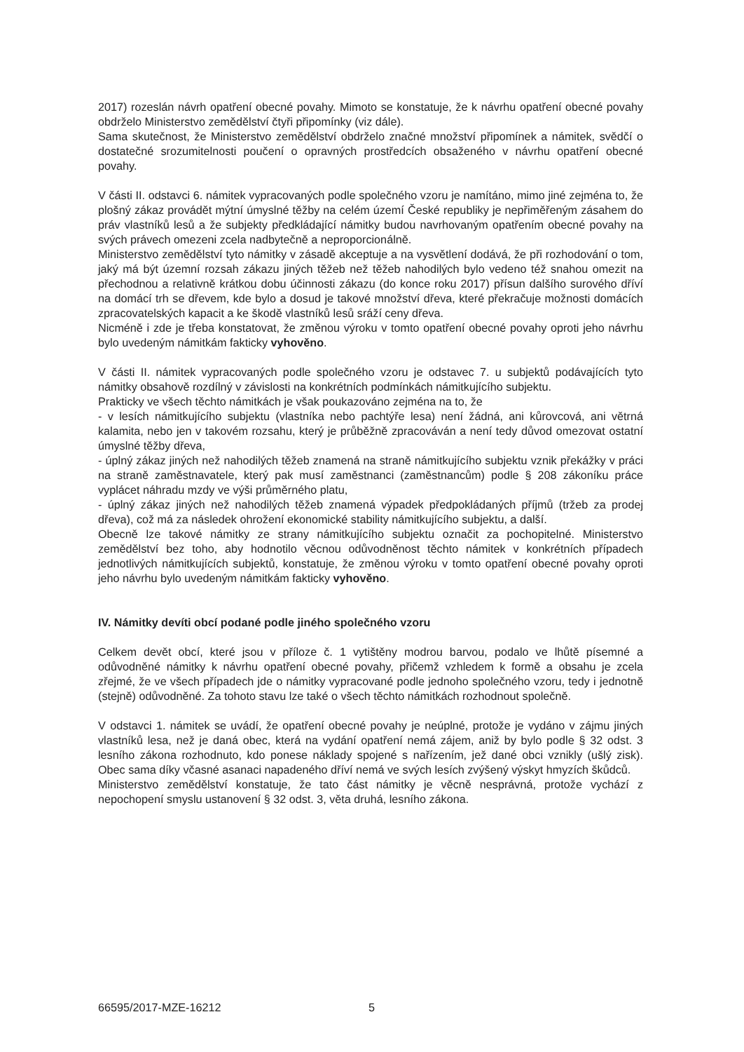2017) rozeslán návrh opatření obecné povahy. Mimoto se konstatuje, že k návrhu opatření obecné povahy obdrželo Ministerstvo zemědělství čtyři připomínky (viz dále).
Sama skutečnost, že Ministerstvo zemědělství obdrželo značné množství připomínek a námitek, svědčí o dostatečné srozumitelnosti poučení o opravných prostředcích obsaženého v návrhu opatření obecné povahy.
V části II. odstavci 6. námitek vypracovaných podle společného vzoru je namítáno, mimo jiné zejména to, že plošný zákaz provádět mýtní úmyslné těžby na celém území České republiky je nepřiměřeným zásahem do práv vlastníků lesů a že subjekty předkládající námitky budou navrhovaným opatřením obecné povahy na svých právech omezeni zcela nadbytečně a neproporcionálně.
Ministerstvo zemědělství tyto námitky v zásadě akceptuje a na vysvětlení dodává, že při rozhodování o tom, jaký má být územní rozsah zákazu jiných těžeb než těžeb nahodilých bylo vedeno též snahou omezit na přechodnou a relativně krátkou dobu účinnosti zákazu (do konce roku 2017) přísun dalšího surového dříví na domácí trh se dřevem, kde bylo a dosud je takové množství dřeva, které překračuje možnosti domácích zpracovatelských kapacit a ke škodě vlastníků lesů sráží ceny dřeva.
Nicméně i zde je třeba konstatovat, že změnou výroku v tomto opatření obecné povahy oproti jeho návrhu bylo uvedeným námitkám fakticky vyhověno.
V části II. námitek vypracovaných podle společného vzoru je odstavec 7. u subjektů podávajících tyto námitky obsahově rozdílný v závislosti na konkrétních podmínkách námitkujícího subjektu.
Prakticky ve všech těchto námitkách je však poukazováno zejména na to, že
- v lesích námitkujícího subjektu (vlastníka nebo pachtýře lesa) není žádná, ani kůrovcová, ani větrná kalamita, nebo jen v takovém rozsahu, který je průběžně zpracováván a není tedy důvod omezovat ostatní úmyslné těžby dřeva,
- úplný zákaz jiných než nahodilých těžeb znamená na straně námitkujícího subjektu vznik překážky v práci na straně zaměstnavatele, který pak musí zaměstnanci (zaměstnancům) podle § 208 zákoníku práce vyplácet náhradu mzdy ve výši průměrného platu,
- úplný zákaz jiných než nahodilých těžeb znamená výpadek předpokládaných příjmů (tržeb za prodej dřeva), což má za následek ohrožení ekonomické stability námitkujícího subjektu, a další.
Obecně lze takové námitky ze strany námitkujícího subjektu označit za pochopitelné. Ministerstvo zemědělství bez toho, aby hodnotilo věcnou odůvodněnost těchto námitek v konkrétních případech jednotlivých námitkujících subjektů, konstatuje, že změnou výroku v tomto opatření obecné povahy oproti jeho návrhu bylo uvedeným námitkám fakticky vyhověno.
IV. Námitky devíti obcí podané podle jiného společného vzoru
Celkem devět obcí, které jsou v příloze č. 1 vytištěny modrou barvou, podalo ve lhůtě písemné a odůvodněné námitky k návrhu opatření obecné povahy, přičemž vzhledem k formě a obsahu je zcela zřejmé, že ve všech případech jde o námitky vypracované podle jednoho společného vzoru, tedy i jednotně (stejně) odůvodněné. Za tohoto stavu lze také o všech těchto námitkách rozhodnout společně.
V odstavci 1. námitek se uvádí, že opatření obecné povahy je neúplné, protože je vydáno v zájmu jiných vlastníků lesa, než je daná obec, která na vydání opatření nemá zájem, aniž by bylo podle § 32 odst. 3 lesního zákona rozhodnuto, kdo ponese náklady spojené s nařízením, jež dané obci vznikly (ušlý zisk). Obec sama díky včasné asanaci napadeného dříví nemá ve svých lesích zvýšený výskyt hmyzích škůdců.
Ministerstvo zemědělství konstatuje, že tato část námitky je věcně nesprávná, protože vychází z nepochopení smyslu ustanovení § 32 odst. 3, věta druhá, lesního zákona.
66595/2017-MZE-16212 5